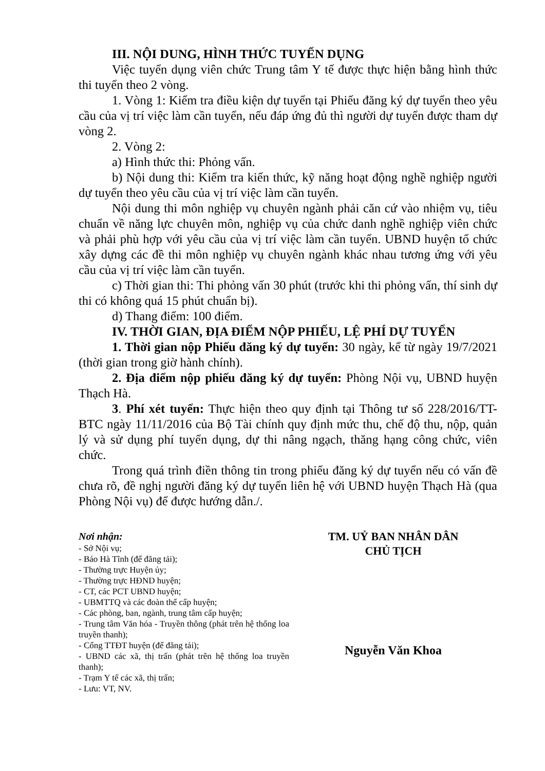III. NỘI DUNG, HÌNH THỨC TUYỂN DỤNG
Việc tuyển dụng viên chức Trung tâm Y tế được thực hiện bằng hình thức thi tuyển theo 2 vòng.
1. Vòng 1: Kiểm tra điều kiện dự tuyển tại Phiếu đăng ký dự tuyển theo yêu cầu của vị trí việc làm cần tuyển, nếu đáp ứng đủ thì người dự tuyển được tham dự vòng 2.
2. Vòng 2:
a) Hình thức thi: Phỏng vấn.
b) Nội dung thi: Kiểm tra kiến thức, kỹ năng hoạt động nghề nghiệp người dự tuyển theo yêu cầu của vị trí việc làm cần tuyển.
Nội dung thi môn nghiệp vụ chuyên ngành phải căn cứ vào nhiệm vụ, tiêu chuẩn về năng lực chuyên môn, nghiệp vụ của chức danh nghề nghiệp viên chức và phải phù hợp với yêu cầu của vị trí việc làm cần tuyển. UBND huyện tổ chức xây dựng các đề thi môn nghiệp vụ chuyên ngành khác nhau tương ứng với yêu cầu của vị trí việc làm cần tuyển.
c) Thời gian thi: Thi phỏng vấn 30 phút (trước khi thi phỏng vấn, thí sinh dự thi có không quá 15 phút chuẩn bị).
d) Thang điểm: 100 điểm.
IV. THỜI GIAN, ĐỊA ĐIỂM NỘP PHIẾU, LỆ PHÍ DỰ TUYỂN
1. Thời gian nộp Phiếu đăng ký dự tuyển: 30 ngày, kể từ ngày 19/7/2021 (thời gian trong giờ hành chính).
2. Địa điểm nộp phiếu đăng ký dự tuyển: Phòng Nội vụ, UBND huyện Thạch Hà.
3. Phí xét tuyển: Thực hiện theo quy định tại Thông tư số 228/2016/TT-BTC ngày 11/11/2016 của Bộ Tài chính quy định mức thu, chế độ thu, nộp, quản lý và sử dụng phí tuyển dụng, dự thi nâng ngạch, thăng hạng công chức, viên chức.
Trong quá trình điền thông tin trong phiếu đăng ký dự tuyển nếu có vấn đề chưa rõ, đề nghị người đăng ký dự tuyển liên hệ với UBND huyện Thạch Hà (qua Phòng Nội vụ) để được hướng dẫn./.
Nơi nhận:
- Sở Nội vụ;
- Báo Hà Tĩnh (để đăng tải);
- Thường trực Huyện ủy;
- Thường trực HĐND huyện;
- CT, các PCT UBND huyện;
- UBMTTQ và các đoàn thể cấp huyện;
- Các phòng, ban, ngành, trung tâm cấp huyện;
- Trung tâm Văn hóa - Truyền thông (phát trên hệ thống loa truyền thanh);
- Cổng TTĐT huyện (để đăng tải);
- UBND các xã, thị trấn (phát trên hệ thống loa truyền thanh);
- Trạm Y tế các xã, thị trấn;
- Lưu: VT, NV.
TM. UỶ BAN NHÂN DÂN
CHỦ TỊCH
Nguyễn Văn Khoa